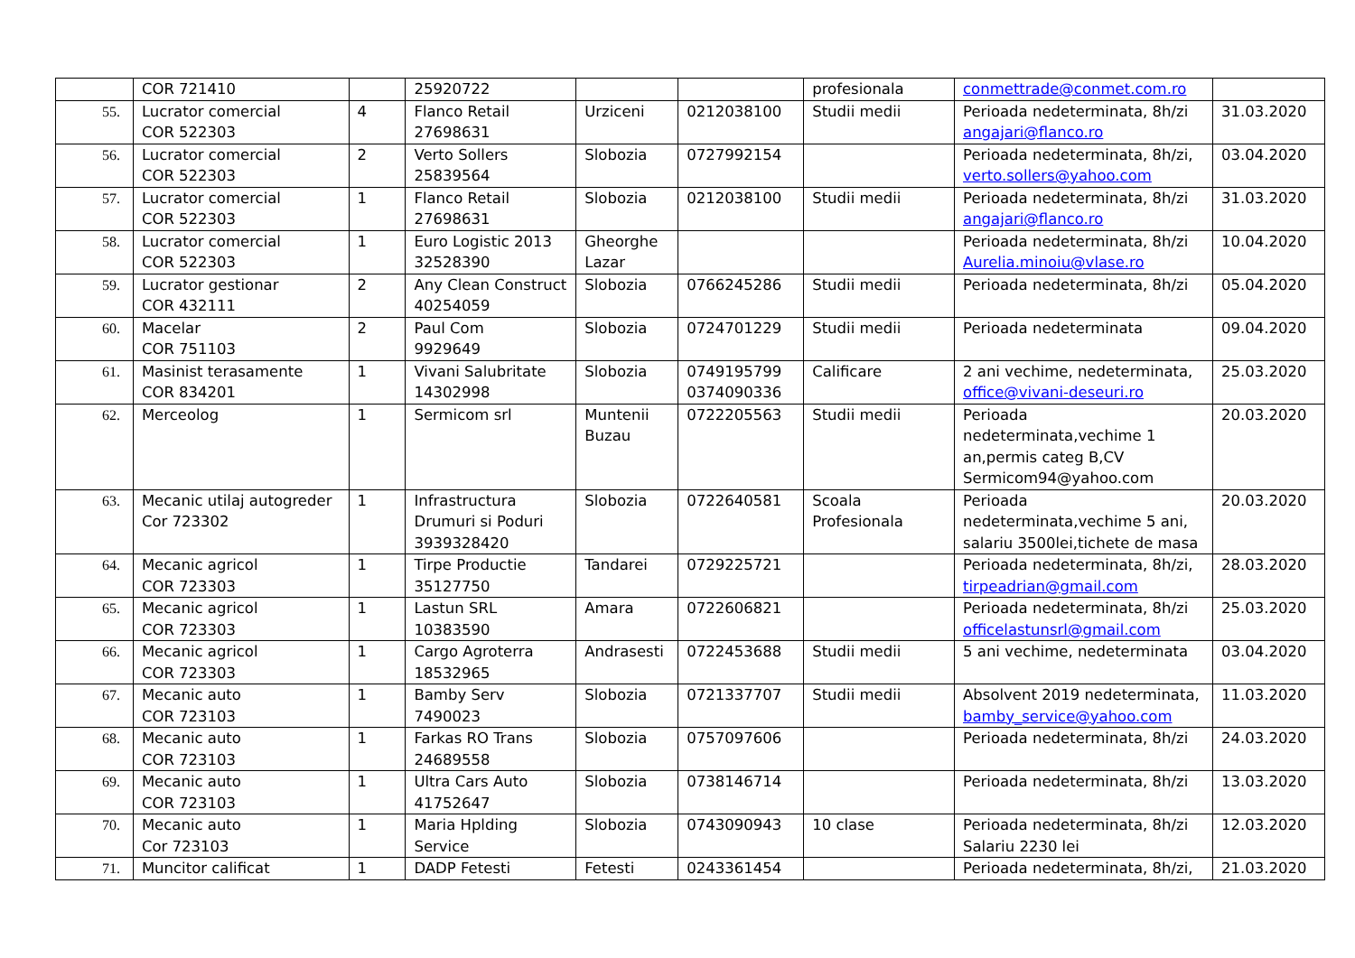| | COR 721410 | | 25920722 | | | profesionala | conmettrade@conmet.com.ro | |
| 55. | Lucrator comercial COR 522303 | 4 | Flanco Retail 27698631 | Urziceni | 0212038100 | Studii medii | Perioada nedeterminata, 8h/zi angajari@flanco.ro | 31.03.2020 |
| 56. | Lucrator comercial COR 522303 | 2 | Verto Sollers 25839564 | Slobozia | 0727992154 | | Perioada nedeterminata, 8h/zi, verto.sollers@yahoo.com | 03.04.2020 |
| 57. | Lucrator comercial COR 522303 | 1 | Flanco Retail 27698631 | Slobozia | 0212038100 | Studii medii | Perioada nedeterminata, 8h/zi angajari@flanco.ro | 31.03.2020 |
| 58. | Lucrator comercial COR 522303 | 1 | Euro Logistic 2013 32528390 | Gheorghe Lazar | | | Perioada nedeterminata, 8h/zi Aurelia.minoiu@vlase.ro | 10.04.2020 |
| 59. | Lucrator gestionar COR 432111 | 2 | Any Clean Construct 40254059 | Slobozia | 0766245286 | Studii medii | Perioada nedeterminata, 8h/zi | 05.04.2020 |
| 60. | Macelar COR 751103 | 2 | Paul Com 9929649 | Slobozia | 0724701229 | Studii medii | Perioada nedeterminata | 09.04.2020 |
| 61. | Masinist terasamente COR 834201 | 1 | Vivani Salubritate 14302998 | Slobozia | 0749195799 0374090336 | Calificare | 2 ani vechime, nedeterminata, office@vivani-deseuri.ro | 25.03.2020 |
| 62. | Merceolog | 1 | Sermicom srl | Muntenii Buzau | 0722205563 | Studii medii | Perioada nedeterminata,vechime 1 an,permis categ B,CV Sermicom94@yahoo.com | 20.03.2020 |
| 63. | Mecanic utilaj autogreder Cor 723302 | 1 | Infrastructura Drumuri si Poduri 3939328420 | Slobozia | 0722640581 | Scoala Profesionala | Perioada nedeterminata,vechime 5 ani, salariu 3500lei,tichete de masa | 20.03.2020 |
| 64. | Mecanic agricol COR 723303 | 1 | Tirpe Productie 35127750 | Tandarei | 0729225721 | | Perioada nedeterminata, 8h/zi, tirpeadrian@gmail.com | 28.03.2020 |
| 65. | Mecanic agricol COR 723303 | 1 | Lastun SRL 10383590 | Amara | 0722606821 | | Perioada nedeterminata, 8h/zi officelastunsrl@gmail.com | 25.03.2020 |
| 66. | Mecanic agricol COR 723303 | 1 | Cargo Agroterra 18532965 | Andrasesti | 0722453688 | Studii medii | 5 ani vechime, nedeterminata | 03.04.2020 |
| 67. | Mecanic auto COR 723103 | 1 | Bamby Serv 7490023 | Slobozia | 0721337707 | Studii medii | Absolvent 2019 nedeterminata, bamby_service@yahoo.com | 11.03.2020 |
| 68. | Mecanic auto COR 723103 | 1 | Farkas RO Trans 24689558 | Slobozia | 0757097606 | | Perioada nedeterminata, 8h/zi | 24.03.2020 |
| 69. | Mecanic auto COR 723103 | 1 | Ultra Cars Auto 41752647 | Slobozia | 0738146714 | | Perioada nedeterminata, 8h/zi | 13.03.2020 |
| 70. | Mecanic auto Cor 723103 | 1 | Maria Hplding Service | Slobozia | 0743090943 | 10 clase | Perioada nedeterminata, 8h/zi Salariu 2230 lei | 12.03.2020 |
| 71. | Muncitor calificat | 1 | DADP Fetesti | Fetesti | 0243361454 | | Perioada nedeterminata, 8h/zi, | 21.03.2020 |